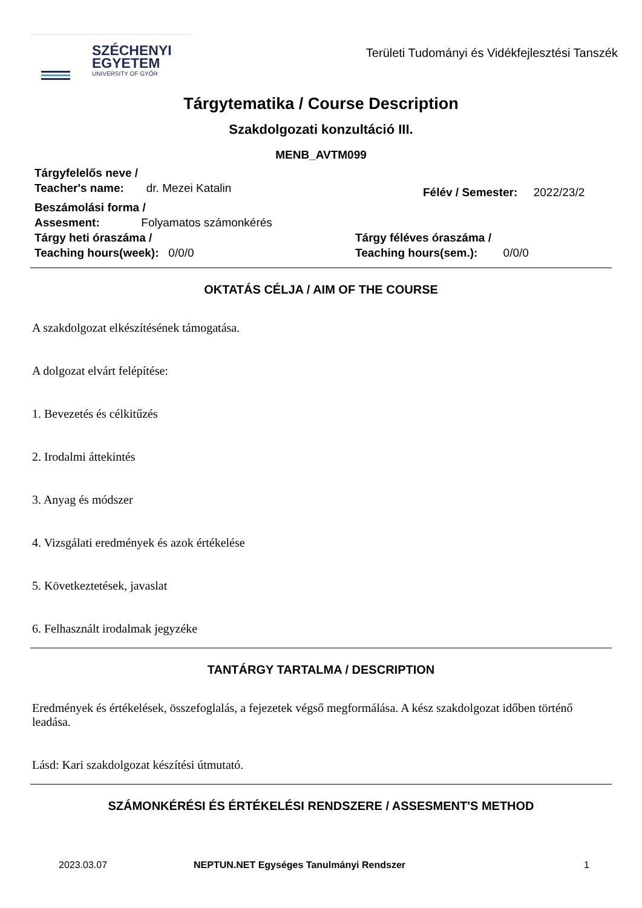SZÉCHENYI
EGYETEM
UNIVERSITY OF GYŐR
Területi Tudományi és Vidékfejlesztési Tanszék
Tárgytematika / Course Description
Szakdolgozati konzultáció III.
MENB_AVTM099
Tárgyfelelős neve /
Teacher's name: dr. Mezei Katalin
Félév / Semester: 2022/23/2
Beszámolási forma /
Assesment: Folyamatos számonkérés
Tárgy heti óraszáma /
Teaching hours(week): 0/0/0
Tárgy féléves óraszáma /
Teaching hours(sem.): 0/0/0
OKTATÁS CÉLJA / AIM OF THE COURSE
A szakdolgozat elkészítésének támogatása.
A dolgozat elvárt felépítése:
1. Bevezetés és célkitűzés
2. Irodalmi áttekintés
3. Anyag és módszer
4. Vizsgálati eredmények és azok értékelése
5. Következtetések, javaslat
6. Felhasznált irodalmak jegyzéke
TANTÁRGY TARTALMA / DESCRIPTION
Eredmények és értékelések, összefoglalás, a fejezetek végső megformálása. A kész szakdolgozat időben történő leadása.
Lásd: Kari szakdolgozat készítési útmutató.
SZÁMONKÉRÉSI ÉS ÉRTÉKELÉSI RENDSZERE / ASSESMENT'S METHOD
2023.03.07 NEPTUN.NET Egységes Tanulmányi Rendszer 1